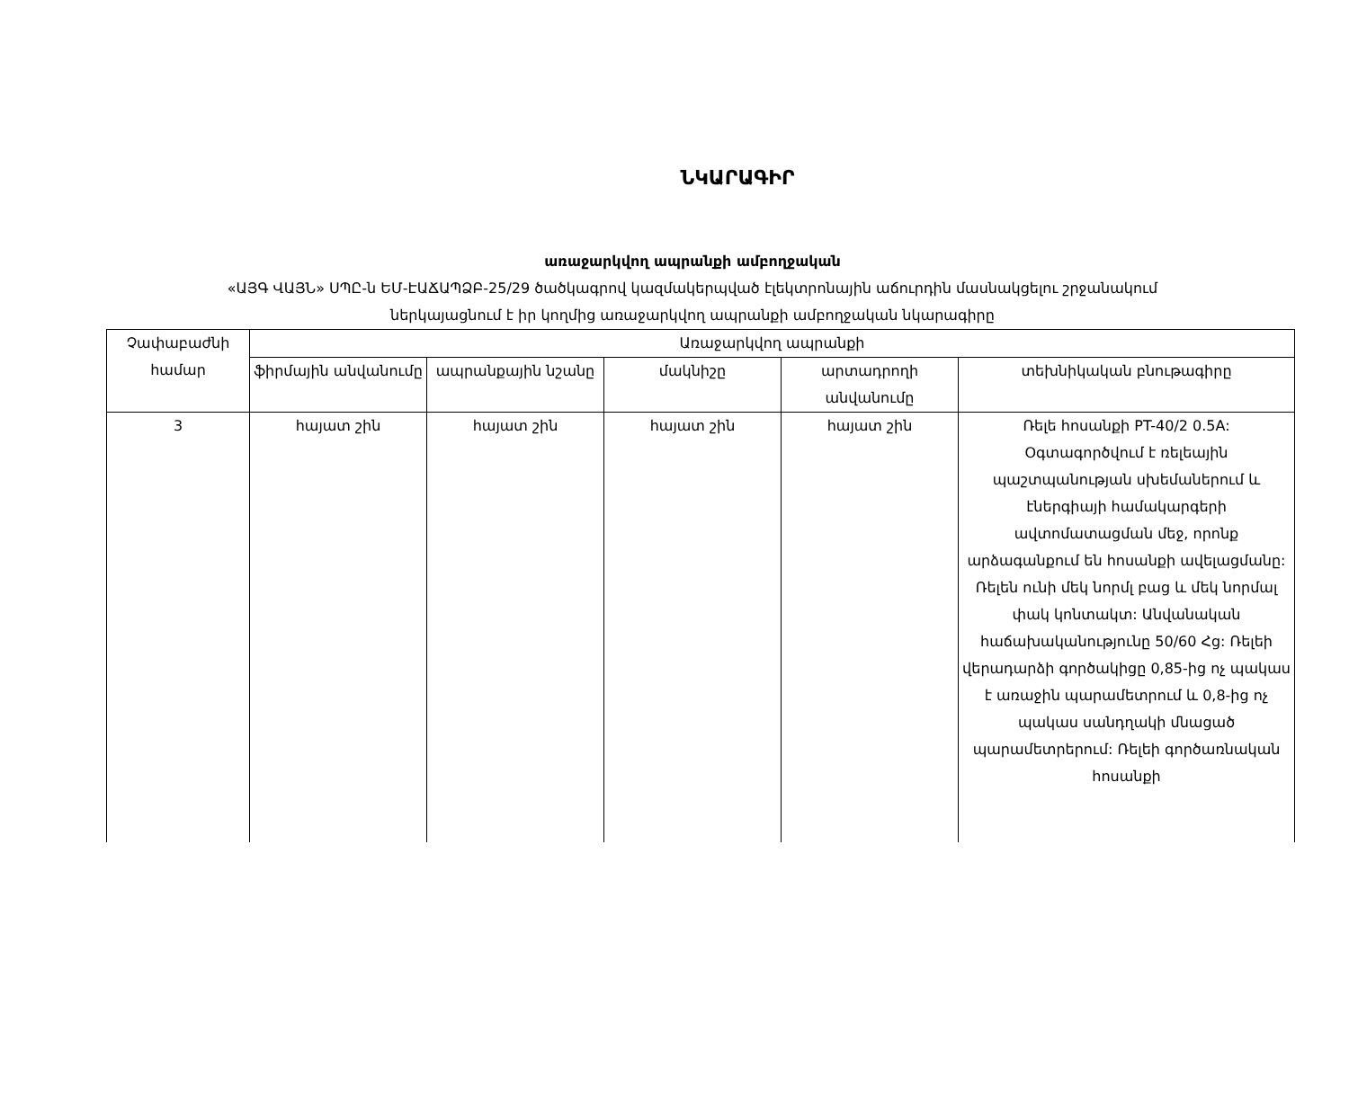ՆԿԱՐԱԳԻՐ
առաջարկվող ապրանքի ամբողջական
«ԱՅԳ ՎԱՅՆ» ՍՊԸ-ն ԵՄ-ԷԱՃԱՊՁԲ-25/29 ծածկագրով կազմակերպված էլեկտրոնային աճուրդին մասնակցելու շրջանակում
ներկայացնում է իր կողմից առաջարկվող ապրանքի ամբողջական նկարագիրը
| Չափաբաժնի համար | Առաջարկվող ապրանքի | | | | |
| --- | --- | --- | --- | --- | --- |
| | ֆիրմային անվանումը | ապրանքային նշանը | մակնիշը | արտադրողի անվանումը | տեխնիկական բնութագիրը |
| 3 | հայատ շին | հայատ շին | հայատ շին | հայատ շին | Ռելե հոսանքի PT-40/2 0.5A: Օգտագործվում է ռելեային պաշտպանության սխեմաներում և էներգիայի համակարգերի ավտոմատացման մեջ, որոնք արձագանքում են հոսանքի ավելացմանը: Ռելեն ունի մեկ նորմլ բաց և մեկ նորմալ փակ կոնտակտ: Անվանական հաճախականությունը 50/60 Հց: Ռելեի վերադարձի գործակիցը 0,85-ից ոչ պակաս է առաջին պարամետրում և 0,8-ից ոչ պակաս սանդղակի մնացած պարամետրերում: Ռելեի գործառնական հոսանքի |